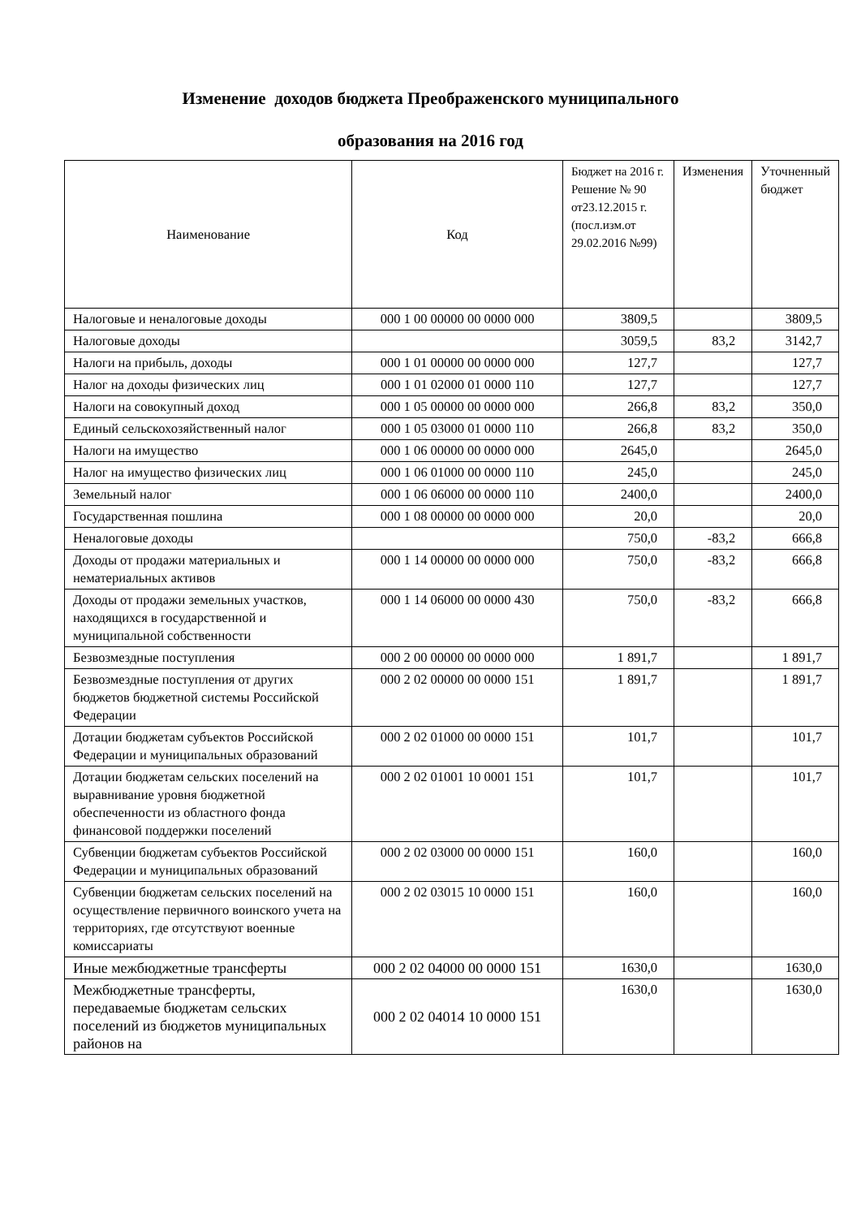Изменение доходов бюджета Преображенского муниципального
образования на 2016 год
| Наименование | Код | Бюджет на 2016 г. Решение № 90 от23.12.2015 г.(посл.изм.от 29.02.2016 №99) | Изменения | Уточненный бюджет |
| --- | --- | --- | --- | --- |
| Налоговые и неналоговые доходы | 000 1 00 00000 00 0000 000 | 3809,5 | | 3809,5 |
| Налоговые доходы | | 3059,5 | 83,2 | 3142,7 |
| Налоги на прибыль, доходы | 000 1 01 00000 00 0000 000 | 127,7 | | 127,7 |
| Налог на доходы физических лиц | 000 1 01 02000 01 0000 110 | 127,7 | | 127,7 |
| Налоги на совокупный доход | 000 1 05 00000 00 0000 000 | 266,8 | 83,2 | 350,0 |
| Единый сельскохозяйственный налог | 000 1 05 03000 01 0000 110 | 266,8 | 83,2 | 350,0 |
| Налоги на имущество | 000 1 06 00000 00 0000 000 | 2645,0 | | 2645,0 |
| Налог на имущество физических лиц | 000 1 06 01000 00 0000 110 | 245,0 | | 245,0 |
| Земельный налог | 000 1 06 06000 00 0000 110 | 2400,0 | | 2400,0 |
| Государственная пошлина | 000 1 08 00000 00 0000 000 | 20,0 | | 20,0 |
| Неналоговые доходы | | 750,0 | -83,2 | 666,8 |
| Доходы от продажи материальных и нематериальных активов | 000 1 14 00000 00 0000 000 | 750,0 | -83,2 | 666,8 |
| Доходы от продажи земельных участков, находящихся в государственной и муниципальной собственности | 000 1 14 06000 00 0000 430 | 750,0 | -83,2 | 666,8 |
| Безвозмездные поступления | 000 2 00 00000 00 0000 000 | 1 891,7 | | 1 891,7 |
| Безвозмездные поступления от других бюджетов бюджетной системы Российской Федерации | 000 2 02 00000 00 0000 151 | 1 891,7 | | 1 891,7 |
| Дотации бюджетам субъектов Российской Федерации и муниципальных образований | 000 2 02 01000 00 0000 151 | 101,7 | | 101,7 |
| Дотации бюджетам сельских поселений на выравнивание уровня бюджетной обеспеченности из областного фонда финансовой поддержки поселений | 000 2 02 01001 10 0001 151 | 101,7 | | 101,7 |
| Субвенции бюджетам субъектов Российской Федерации и муниципальных образований | 000 2 02 03000 00 0000 151 | 160,0 | | 160,0 |
| Субвенции бюджетам сельских поселений на осуществление первичного воинского учета на территориях, где отсутствуют военные комиссариаты | 000 2 02 03015 10 0000 151 | 160,0 | | 160,0 |
| Иные межбюджетные трансферты | 000 2 02 04000 00 0000 151 | 1630,0 | | 1630,0 |
| Межбюджетные трансферты, передаваемые бюджетам сельских поселений из бюджетов муниципальных районов на | 000 2 02 04014 10 0000 151 | 1630,0 | | 1630,0 |